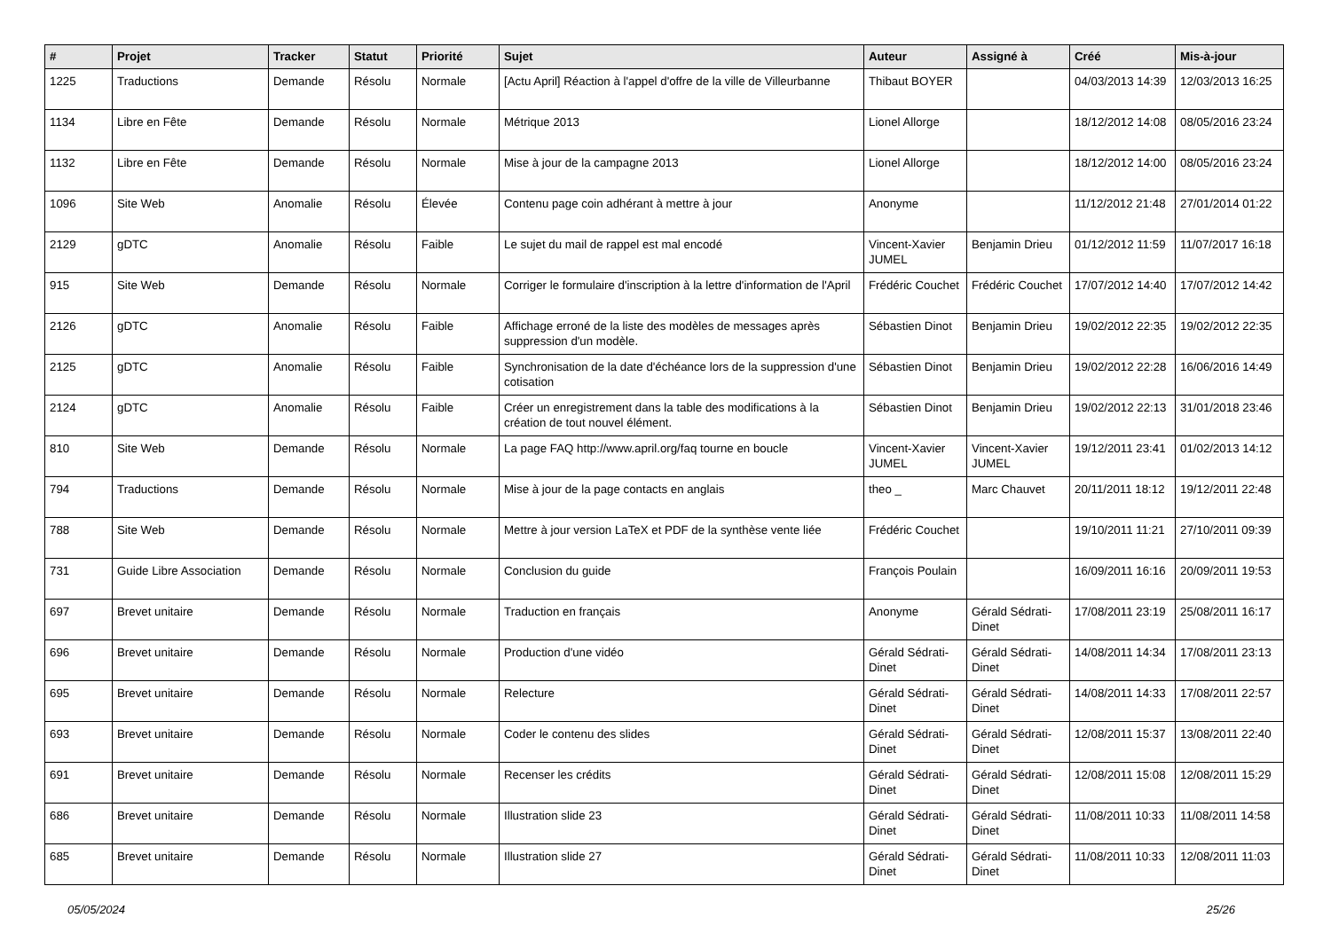| # | Projet | Tracker | Statut | Priorité | Sujet | Auteur | Assigné à | Créé | Mis-à-jour |
| --- | --- | --- | --- | --- | --- | --- | --- | --- | --- |
| 1225 | Traductions | Demande | Résolu | Normale | [Actu April] Réaction à l'appel d'offre de la ville de Villeurbanne | Thibaut BOYER | | 04/03/2013 14:39 | 12/03/2013 16:25 |
| 1134 | Libre en Fête | Demande | Résolu | Normale | Métrique 2013 | Lionel Allorge | | 18/12/2012 14:08 | 08/05/2016 23:24 |
| 1132 | Libre en Fête | Demande | Résolu | Normale | Mise à jour de la campagne 2013 | Lionel Allorge | | 18/12/2012 14:00 | 08/05/2016 23:24 |
| 1096 | Site Web | Anomalie | Résolu | Élevée | Contenu page coin adhérant à mettre à jour | Anonyme | | 11/12/2012 21:48 | 27/01/2014 01:22 |
| 2129 | gDTC | Anomalie | Résolu | Faible | Le sujet du mail de rappel est mal encodé | Vincent-Xavier JUMEL | Benjamin Drieu | 01/12/2012 11:59 | 11/07/2017 16:18 |
| 915 | Site Web | Demande | Résolu | Normale | Corriger le formulaire d'inscription à la lettre d'information de l'April | Frédéric Couchet | Frédéric Couchet | 17/07/2012 14:40 | 17/07/2012 14:42 |
| 2126 | gDTC | Anomalie | Résolu | Faible | Affichage erroné de la liste des modèles de messages après suppression d'un modèle. | Sébastien Dinot | Benjamin Drieu | 19/02/2012 22:35 | 19/02/2012 22:35 |
| 2125 | gDTC | Anomalie | Résolu | Faible | Synchronisation de la date d'échéance lors de la suppression d'une cotisation | Sébastien Dinot | Benjamin Drieu | 19/02/2012 22:28 | 16/06/2016 14:49 |
| 2124 | gDTC | Anomalie | Résolu | Faible | Créer un enregistrement dans la table des modifications à la création de tout nouvel élément. | Sébastien Dinot | Benjamin Drieu | 19/02/2012 22:13 | 31/01/2018 23:46 |
| 810 | Site Web | Demande | Résolu | Normale | La page FAQ http://www.april.org/faq tourne en boucle | Vincent-Xavier JUMEL | Vincent-Xavier JUMEL | 19/12/2011 23:41 | 01/02/2013 14:12 |
| 794 | Traductions | Demande | Résolu | Normale | Mise à jour de la page contacts en anglais | theo _ | Marc Chauvet | 20/11/2011 18:12 | 19/12/2011 22:48 |
| 788 | Site Web | Demande | Résolu | Normale | Mettre à jour version LaTeX et PDF de la synthèse vente liée | Frédéric Couchet | | 19/10/2011 11:21 | 27/10/2011 09:39 |
| 731 | Guide Libre Association | Demande | Résolu | Normale | Conclusion du guide | François Poulain | | 16/09/2011 16:16 | 20/09/2011 19:53 |
| 697 | Brevet unitaire | Demande | Résolu | Normale | Traduction en français | Anonyme | Gérald Sédrati-Dinet | 17/08/2011 23:19 | 25/08/2011 16:17 |
| 696 | Brevet unitaire | Demande | Résolu | Normale | Production d'une vidéo | Gérald Sédrati-Dinet | Gérald Sédrati-Dinet | 14/08/2011 14:34 | 17/08/2011 23:13 |
| 695 | Brevet unitaire | Demande | Résolu | Normale | Relecture | Gérald Sédrati-Dinet | Gérald Sédrati-Dinet | 14/08/2011 14:33 | 17/08/2011 22:57 |
| 693 | Brevet unitaire | Demande | Résolu | Normale | Coder le contenu des slides | Gérald Sédrati-Dinet | Gérald Sédrati-Dinet | 12/08/2011 15:37 | 13/08/2011 22:40 |
| 691 | Brevet unitaire | Demande | Résolu | Normale | Recenser les crédits | Gérald Sédrati-Dinet | Gérald Sédrati-Dinet | 12/08/2011 15:08 | 12/08/2011 15:29 |
| 686 | Brevet unitaire | Demande | Résolu | Normale | Illustration slide 23 | Gérald Sédrati-Dinet | Gérald Sédrati-Dinet | 11/08/2011 10:33 | 11/08/2011 14:58 |
| 685 | Brevet unitaire | Demande | Résolu | Normale | Illustration slide 27 | Gérald Sédrati-Dinet | Gérald Sédrati-Dinet | 11/08/2011 10:33 | 12/08/2011 11:03 |
05/05/2024 25/26